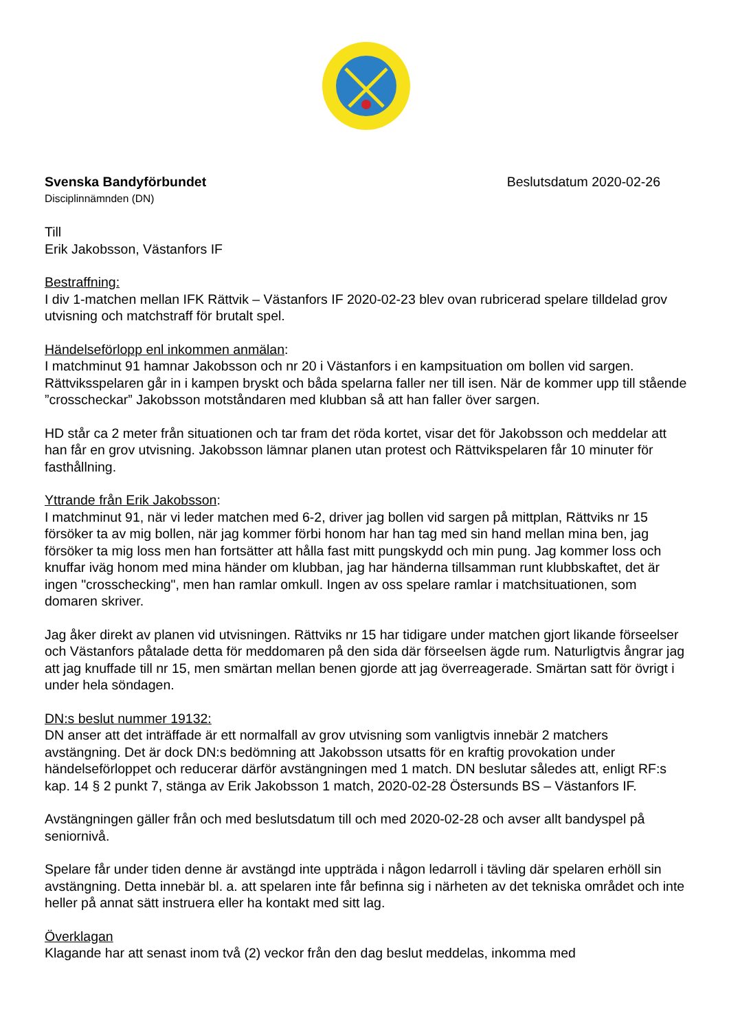Svenska Bandyförbundet Beslutsdatum 2020-02-26
Disciplinnämnden (DN)
Till
Erik Jakobsson, Västanfors IF
Bestraffning:
I div 1-matchen mellan IFK Rättvik – Västanfors IF 2020-02-23 blev ovan rubricerad spelare tilldelad grov utvisning och matchstraff för brutalt spel.
Händelseförlopp enl inkommen anmälan:
I matchminut 91 hamnar Jakobsson och nr 20 i Västanfors i en kampsituation om bollen vid sargen. Rättviksspelaren går in i kampen bryskt och båda spelarna faller ner till isen. När de kommer upp till stående ”crosscheckar” Jakobsson motståndaren med klubban så att han faller över sargen.
HD står ca 2 meter från situationen och tar fram det röda kortet, visar det för Jakobsson och meddelar att han får en grov utvisning. Jakobsson lämnar planen utan protest och Rättvikspelaren får 10 minuter för fasthållning.
Yttrande från Erik Jakobsson:
I matchminut 91, när vi leder matchen med 6-2, driver jag bollen vid sargen på mittplan, Rättviks nr 15 försöker ta av mig bollen, när jag kommer förbi honom har han tag med sin hand mellan mina ben, jag försöker ta mig loss men han fortsätter att hålla fast mitt pungskydd och min pung. Jag kommer loss och knuffar iväg honom med mina händer om klubban, jag har händerna tillsamman runt klubbskaftet, det är ingen "crosschecking", men han ramlar omkull. Ingen av oss spelare ramlar i matchsituationen, som domaren skriver.
Jag åker direkt av planen vid utvisningen. Rättviks nr 15 har tidigare under matchen gjort likande förseelser och Västanfors påtalade detta för meddomaren på den sida där förseelsen ägde rum. Naturligtvis ångrar jag att jag knuffade till nr 15, men smärtan mellan benen gjorde att jag överreagerade. Smärtan satt för övrigt i under hela söndagen.
DN:s beslut nummer 19132:
DN anser att det inträffade är ett normalfall av grov utvisning som vanligtvis innebär 2 matchers avstängning. Det är dock DN:s bedömning att Jakobsson utsatts för en kraftig provokation under händelseförloppet och reducerar därför avstängningen med 1 match. DN beslutar således att, enligt RF:s kap. 14 § 2 punkt 7, stänga av Erik Jakobsson 1 match, 2020-02-28 Östersunds BS – Västanfors IF.
Avstängningen gäller från och med beslutsdatum till och med 2020-02-28 och avser allt bandyspel på seniornivå.
Spelare får under tiden denne är avstängd inte uppträda i någon ledarroll i tävling där spelaren erhöll sin avstängning. Detta innebär bl. a. att spelaren inte får befinna sig i närheten av det tekniska området och inte heller på annat sätt instruera eller ha kontakt med sitt lag.
Överklagan
Klagande har att senast inom två (2) veckor från den dag beslut meddelas, inkomma med